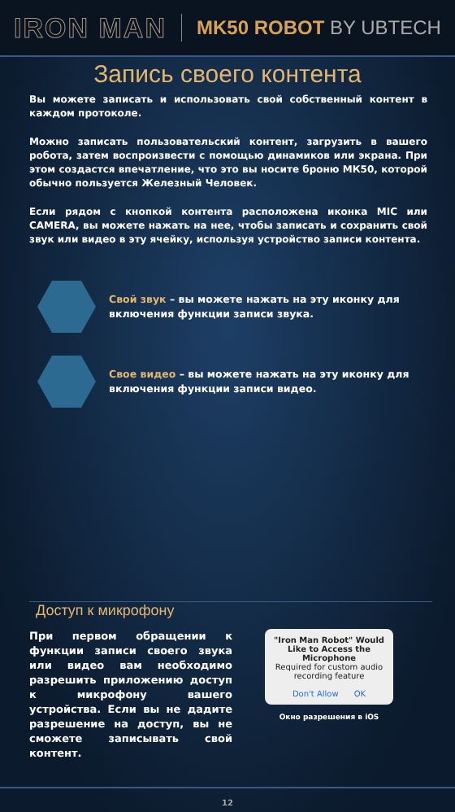IRON MAN MK50 ROBOT BY UBTECH
Запись своего контента
Вы можете записать и использовать свой собственный контент в каждом протоколе.
Можно записать пользовательский контент, загрузить в вашего робота, затем воспроизвести с помощью динамиков или экрана. При этом создастся впечатление, что это вы носите броню МК50, которой обычно пользуется Железный Человек.
Если рядом с кнопкой контента расположена иконка MIC или CAMERA, вы можете нажать на нее, чтобы записать и сохранить свой звук или видео в эту ячейку, используя устройство записи контента.
Свой звук – вы можете нажать на эту иконку для включения функции записи звука.
Свое видео – вы можете нажать на эту иконку для включения функции записи видео.
Доступ к микрофону
При первом обращении к функции записи своего звука или видео вам необходимо разрешить приложению доступ к микрофону вашего устройства. Если вы не дадите разрешение на доступ, вы не сможете записывать свой контент.
"Iron Man Robot" Would Like to Access the Microphone
Required for custom audio recording feature
Don't Allow OK
Окно разрешения в iOS
12